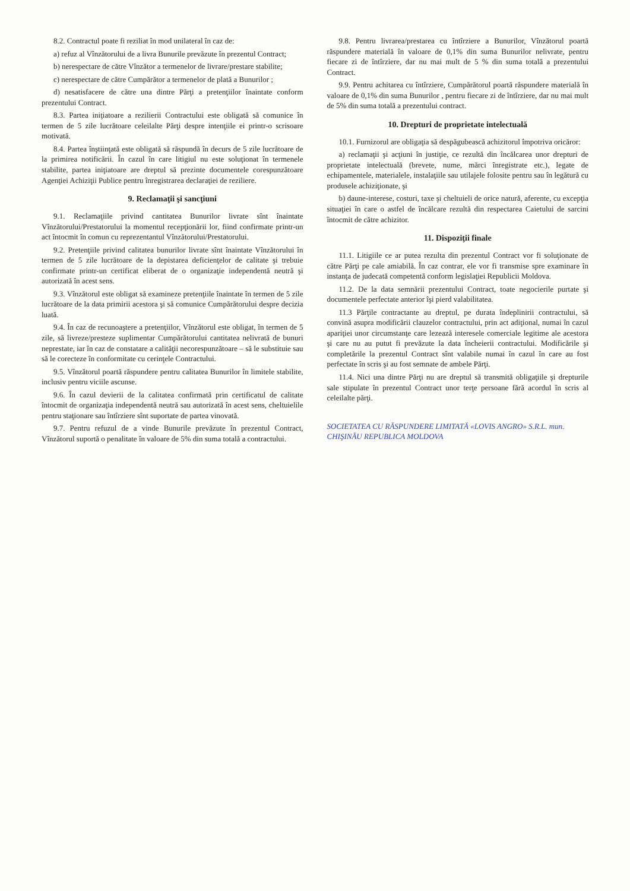8.2. Contractul poate fi reziliat în mod unilateral în caz de:
a) refuz al Vînzătorului de a livra Bunurile prevăzute în prezentul Contract;
b) nerespectare de către Vînzător a termenelor de livrare/prestare stabilite;
c) nerespectare de către Cumpărător a termenelor de plată a Bunurilor ;
d) nesatisfacere de către una dintre Părţi a pretenţiilor înaintate conform prezentului Contract.
8.3. Partea iniţiatoare a rezilierii Contractului este obligată să comunice în termen de 5 zile lucrătoare celeilalte Părţi despre intenţiile ei printr-o scrisoare motivată.
8.4. Partea înştiinţată este obligată să răspundă în decurs de 5 zile lucrătoare de la primirea notificării. În cazul în care litigiul nu este soluţionat în termenele stabilite, partea iniţiatoare are dreptul să prezinte documentele corespunzătoare Agenţiei Achiziţii Publice pentru înregistrarea declaraţiei de reziliere.
9. Reclamaţii şi sancţiuni
9.1. Reclamaţiile privind cantitatea Bunurilor livrate sînt înaintate Vînzătorului/Prestatorului la momentul recepţionării lor, fiind confirmate printr-un act întocmit în comun cu reprezentantul Vînzătorului/Prestatorului.
9.2. Pretenţiile privind calitatea bunurilor livrate sînt înaintate Vînzătorului în termen de 5 zile lucrătoare de la depistarea deficienţelor de calitate şi trebuie confirmate printr-un certificat eliberat de o organizaţie independentă neutră şi autorizată în acest sens.
9.3. Vînzătorul este obligat să examineze pretenţiile înaintate în termen de 5 zile lucrătoare de la data primirii acestora şi să comunice Cumpărătorului despre decizia luată.
9.4. În caz de recunoaştere a pretenţiilor, Vînzătorul este obligat, în termen de 5 zile, să livreze/presteze suplimentar Cumpărătorului cantitatea nelivrată de bunuri neprestate, iar în caz de constatare a calităţii necorespunzătoare – să le substituie sau să le corecteze în conformitate cu cerinţele Contractului.
9.5. Vînzătorul poartă răspundere pentru calitatea Bunurilor în limitele stabilite, inclusiv pentru viciile ascunse.
9.6. În cazul devierii de la calitatea confirmată prin certificatul de calitate întocmit de organizaţia independentă neutră sau autorizată în acest sens, cheltuielile pentru staţionare sau întîrziere sînt suportate de partea vinovată.
9.7. Pentru refuzul de a vinde Bunurile prevăzute în prezentul Contract, Vînzătorul suportă o penalitate în valoare de 5% din suma totală a contractului.
9.8. Pentru livrarea/prestarea cu întîrziere a Bunurilor, Vînzătorul poartă răspundere materială în valoare de 0,1% din suma Bunurilor nelivrate, pentru fiecare zi de întîrziere, dar nu mai mult de 5 % din suma totală a prezentului Contract.
9.9. Pentru achitarea cu întîrziere, Cumpărătorul poartă răspundere materială în valoare de 0,1% din suma Bunurilor , pentru fiecare zi de întîrziere, dar nu mai mult de 5% din suma totală a prezentului contract.
10. Drepturi de proprietate intelectuală
10.1. Furnizorul are obligaţia să despăgubească achizitorul împotriva oricăror:
a) reclamaţii şi acţiuni în justiţie, ce rezultă din încălcarea unor drepturi de proprietate intelectuală (brevete, nume, mărci înregistrate etc.), legate de echipamentele, materialele, instalaţiile sau utilajele folosite pentru sau în legătură cu produsele achiziţionate, şi
b) daune-interese, costuri, taxe şi cheltuieli de orice natură, aferente, cu excepţia situaţiei în care o astfel de încălcare rezultă din respectarea Caietului de sarcini întocmit de către achizitor.
11. Dispoziţii finale
11.1. Litigiile ce ar putea rezulta din prezentul Contract vor fi soluţionate de către Părţi pe cale amiabilă. În caz contrar, ele vor fi transmise spre examinare în instanţa de judecată competentă conform legislaţiei Republicii Moldova.
11.2. De la data semnării prezentului Contract, toate negocierile purtate şi documentele perfectate anterior îşi pierd valabilitatea.
11.3 Părţile contractante au dreptul, pe durata îndeplinirii contractului, să convină asupra modificării clauzelor contractului, prin act adiţional, numai în cazul apariţiei unor circumstanţe care lezează interesele comerciale legitime ale acestora şi care nu au putut fi prevăzute la data încheierii contractului. Modificările şi completările la prezentul Contract sînt valabile numai în cazul în care au fost perfectate în scris şi au fost semnate de ambele Părţi.
11.4. Nici una dintre Părţi nu are dreptul să transmită obligaţiile şi drepturile sale stipulate în prezentul Contract unor terţe persoane fără acordul în scris al celeilalte părţi.
SOCIETATEA CU RĂSPUNDERE LIMITATĂ «LOVIS ANGRO» S.R.L. mun. CHIŞINĂU REPUBLICA MOLDOVA